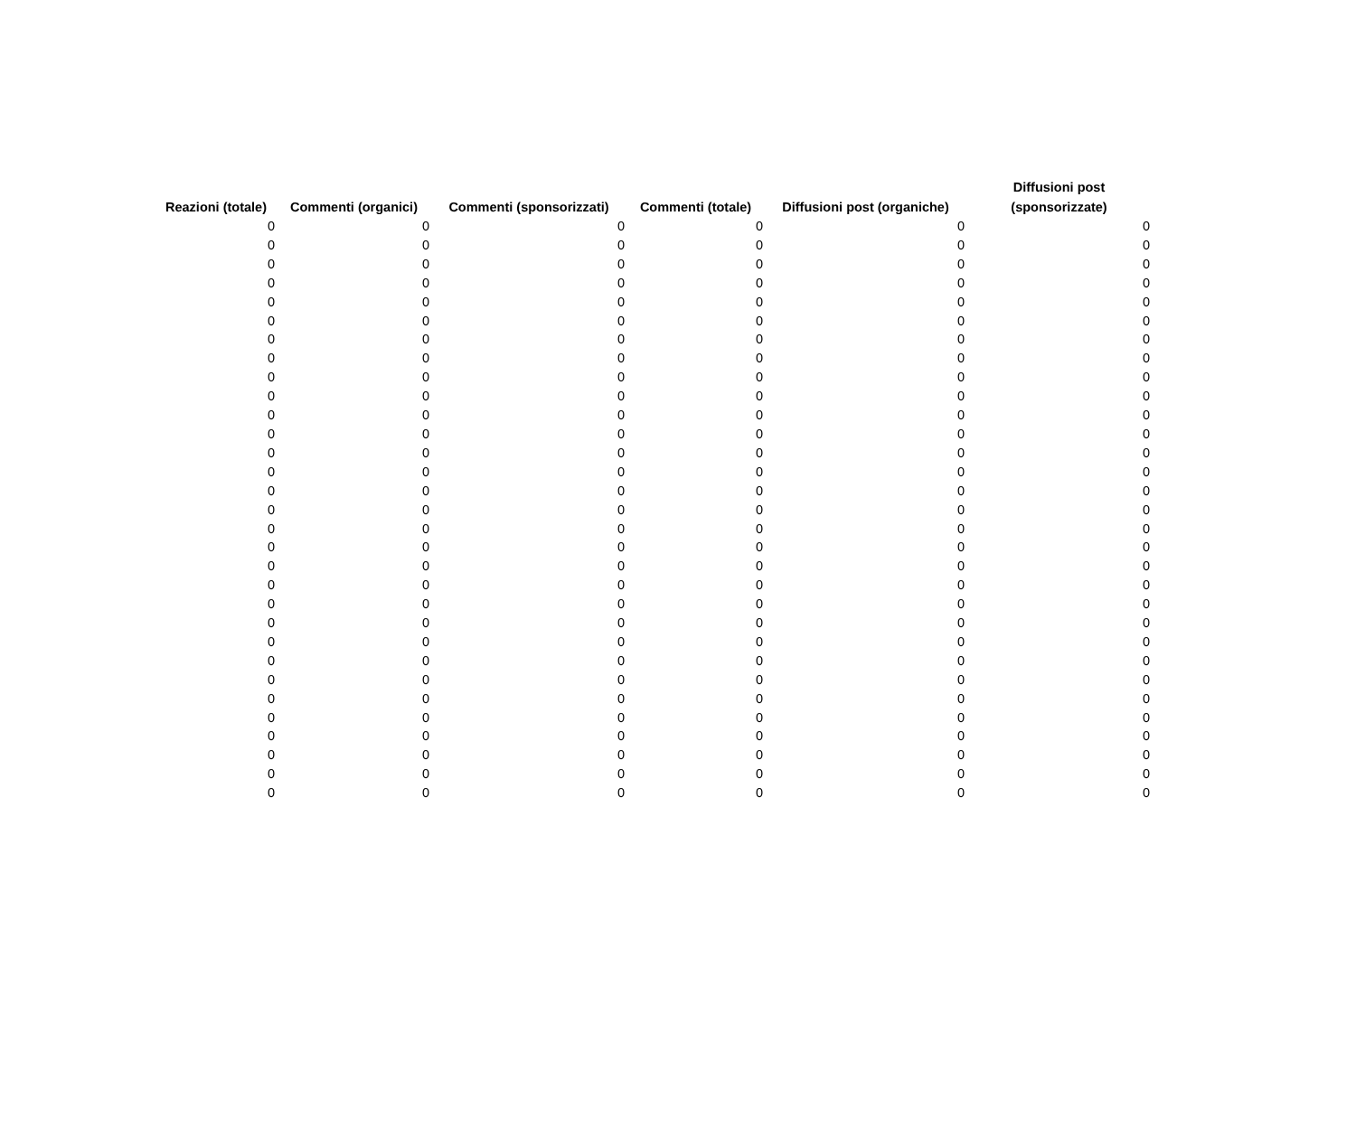| Reazioni (totale) | Commenti (organici) | Commenti (sponsorizzati) | Commenti (totale) | Diffusioni post (organiche) | Diffusioni post (sponsorizzate) |
| --- | --- | --- | --- | --- | --- |
| 0 | 0 | 0 | 0 | 0 | 0 |
| 0 | 0 | 0 | 0 | 0 | 0 |
| 0 | 0 | 0 | 0 | 0 | 0 |
| 0 | 0 | 0 | 0 | 0 | 0 |
| 0 | 0 | 0 | 0 | 0 | 0 |
| 0 | 0 | 0 | 0 | 0 | 0 |
| 0 | 0 | 0 | 0 | 0 | 0 |
| 0 | 0 | 0 | 0 | 0 | 0 |
| 0 | 0 | 0 | 0 | 0 | 0 |
| 0 | 0 | 0 | 0 | 0 | 0 |
| 0 | 0 | 0 | 0 | 0 | 0 |
| 0 | 0 | 0 | 0 | 0 | 0 |
| 0 | 0 | 0 | 0 | 0 | 0 |
| 0 | 0 | 0 | 0 | 0 | 0 |
| 0 | 0 | 0 | 0 | 0 | 0 |
| 0 | 0 | 0 | 0 | 0 | 0 |
| 0 | 0 | 0 | 0 | 0 | 0 |
| 0 | 0 | 0 | 0 | 0 | 0 |
| 0 | 0 | 0 | 0 | 0 | 0 |
| 0 | 0 | 0 | 0 | 0 | 0 |
| 0 | 0 | 0 | 0 | 0 | 0 |
| 0 | 0 | 0 | 0 | 0 | 0 |
| 0 | 0 | 0 | 0 | 0 | 0 |
| 0 | 0 | 0 | 0 | 0 | 0 |
| 0 | 0 | 0 | 0 | 0 | 0 |
| 0 | 0 | 0 | 0 | 0 | 0 |
| 0 | 0 | 0 | 0 | 0 | 0 |
| 0 | 0 | 0 | 0 | 0 | 0 |
| 0 | 0 | 0 | 0 | 0 | 0 |
| 0 | 0 | 0 | 0 | 0 | 0 |
| 0 | 0 | 0 | 0 | 0 | 0 |